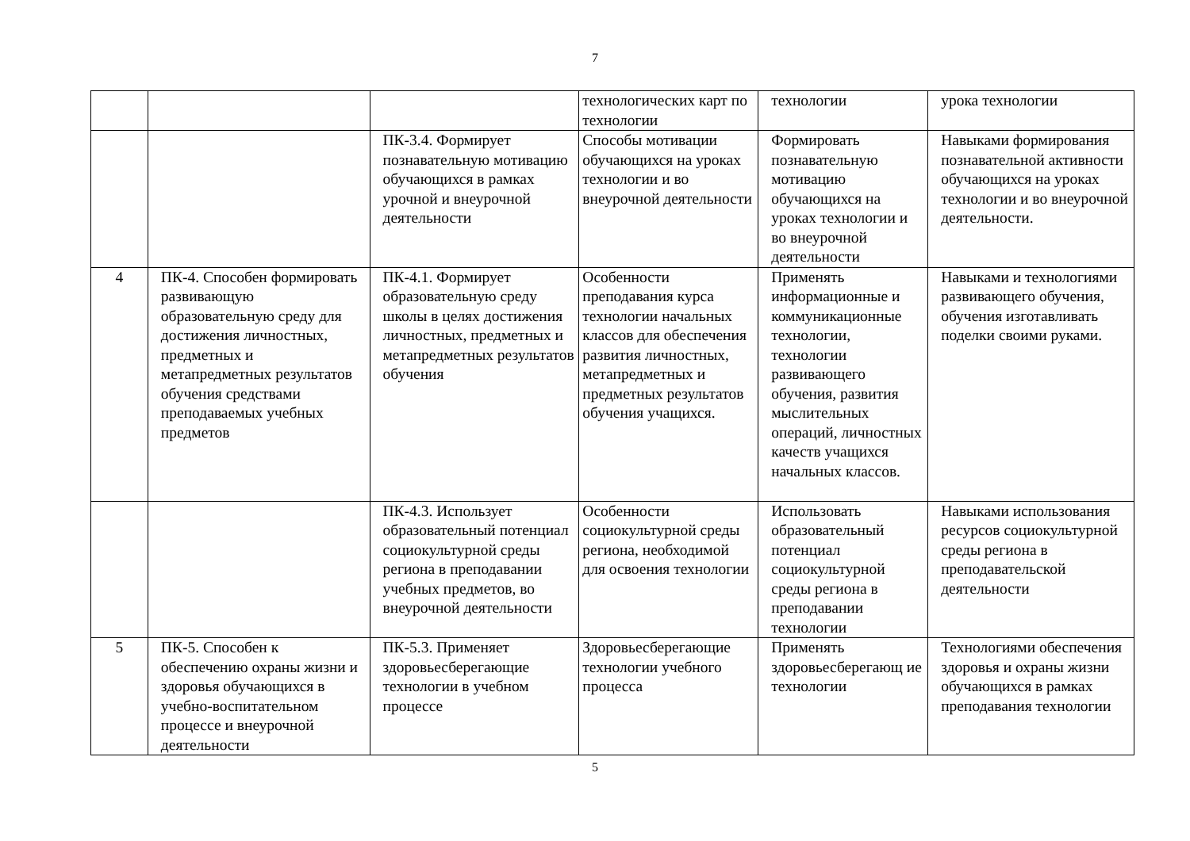7
| | | | технологических карт по технологии | технологии | урока технологии |
| | | ПК-3.4. Формирует познавательную мотивацию обучающихся в рамках урочной и внеурочной деятельности | Способы мотивации обучающихся на уроках технологии и во внеурочной деятельности | Формировать познавательную мотивацию обучающихся на уроках технологии и во внеурочной деятельности | Навыками формирования познавательной активности обучающихся на уроках технологии и во внеурочной деятельности. |
| 4 | ПК-4. Способен формировать развивающую образовательную среду для достижения личностных, предметных и метапредметных результатов обучения средствами преподаваемых учебных предметов | ПК-4.1. Формирует образовательную среду школы в целях достижения личностных, предметных и метапредметных результатов обучения | Особенности преподавания курса технологии начальных классов для обеспечения развития личностных, метапредметных и предметных результатов обучения учащихся. | Применять информационные и коммуникационные технологии, технологии развивающего обучения, развития мыслительных операций, личностных качеств учащихся начальных классов. | Навыками и технологиями развивающего обучения, обучения изготавливать поделки своими руками. |
| | | ПК-4.3. Использует образовательный потенциал социокультурной среды региона в преподавании учебных предметов, во внеурочной деятельности | Особенности социокультурной среды региона, необходимой для освоения технологии | Использовать образовательный потенциал социокультурной среды региона в преподавании технологии | Навыками использования ресурсов социокультурной среды региона в преподавательской деятельности |
| 5 | ПК-5. Способен к обеспечению охраны жизни и здоровья обучающихся в учебно-воспитательном процессе и внеурочной деятельности | ПК-5.3. Применяет здоровьесберегающие технологии в учебном процессе | Здоровьесберегающие технологии учебного процесса | Применять здоровьесберегающ ие технологии | Технологиями обеспечения здоровья и охраны жизни обучающихся в рамках преподавания технологии |
5